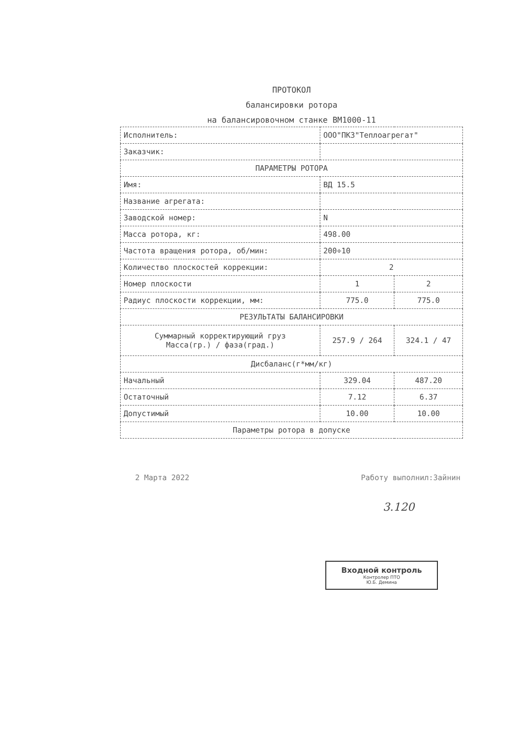ПРОТОКОЛ
балансировки ротора
на балансировочном станке ВМ1000-11
| Исполнитель: | ООО"ПКЗ"Теплоагрегат" | |
| Заказчик: | | |
| ПАРАМЕТРЫ РОТОРА | | |
| Имя: | ВД 15.5 | |
| Название агрегата: | | |
| Заводской номер: | N | |
| Масса ротора, кг: | 498.00 | |
| Частота вращения ротора, об/мин: | 200÷10 | |
| Количество плоскостей коррекции: | 2 | |
| Номер плоскости | 1 | 2 |
| Радиус плоскости коррекции, мм: | 775.0 | 775.0 |
| РЕЗУЛЬТАТЫ БАЛАНСИРОВКИ | | |
| Суммарный корректирующий груз Масса(гр.) / фаза(град.) | 257.9 / 264 | 324.1 / 47 |
| Дисбаланс(г*мм/кг) | | |
| Начальный | 329.04 | 487.20 |
| Остаточный | 7.12 | 6.37 |
| Допустимый | 10.00 | 10.00 |
| Параметры ротора в допуске | | |
2 Марта 2022 Работу выполнил:Зайнин
3.120
Входной контроль
Контролер ПТО
Ю.Б. Демина